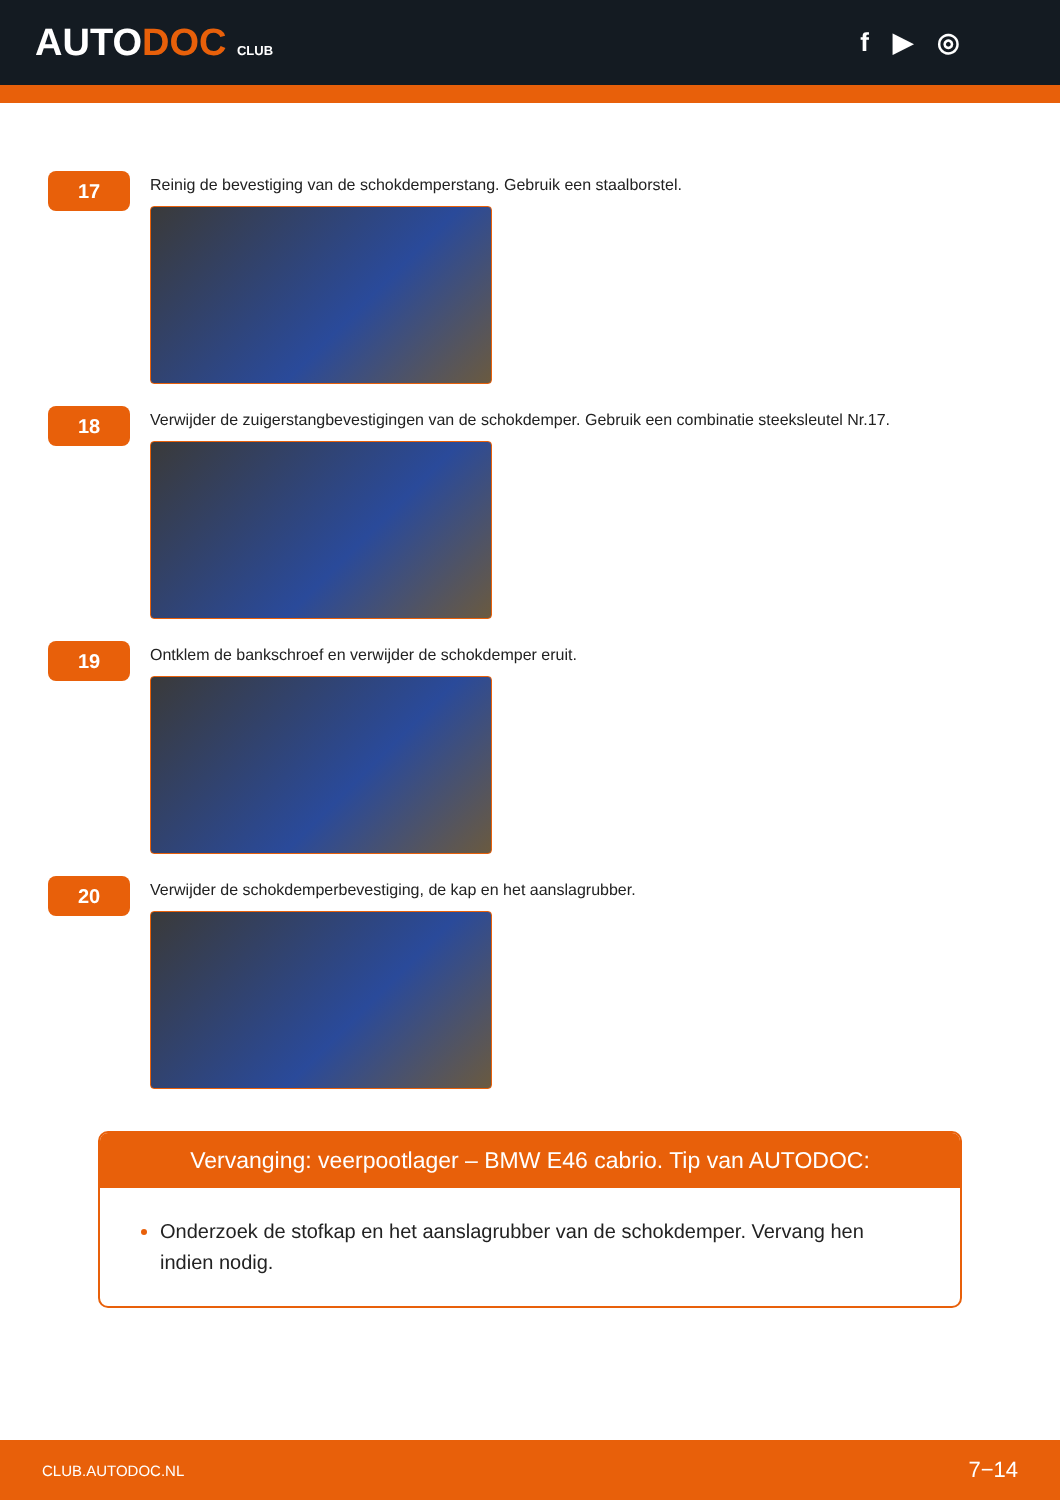AUTODOC CLUB
f ▶ ◎
17
Reinig de bevestiging van de schokdemperstang. Gebruik een staalborstel.
18
Verwijder de zuigerstangbevestigingen van de schokdemper. Gebruik een combinatie steeksleutel Nr.17.
19
Ontklem de bankschroef en verwijder de schokdemper eruit.
20
Verwijder de schokdemperbevestiging, de kap en het aanslagrubber.
Vervanging: veerpootlager – BMW E46 cabrio. Tip van AUTODOC:
Onderzoek de stofkap en het aanslagrubber van de schokdemper. Vervang hen indien nodig.
CLUB.AUTODOC.NL 7−14